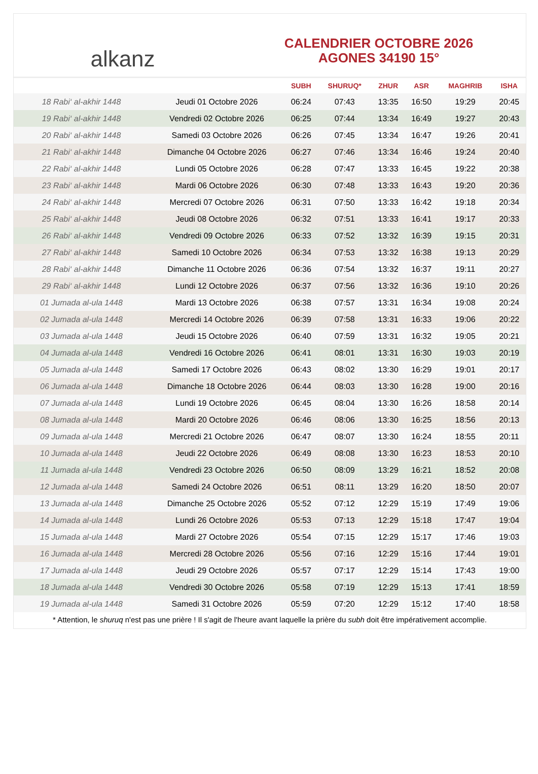alkanz
CALENDRIER OCTOBRE 2026
AGONES 34190 15°
| | | SUBH | SHURUQ* | ZHUR | ASR | MAGHRIB | ISHA |
| --- | --- | --- | --- | --- | --- | --- | --- |
| 18 Rabi‘ al-akhir 1448 | Jeudi 01 Octobre 2026 | 06:24 | 07:43 | 13:35 | 16:50 | 19:29 | 20:45 |
| 19 Rabi‘ al-akhir 1448 | Vendredi 02 Octobre 2026 | 06:25 | 07:44 | 13:34 | 16:49 | 19:27 | 20:43 |
| 20 Rabi‘ al-akhir 1448 | Samedi 03 Octobre 2026 | 06:26 | 07:45 | 13:34 | 16:47 | 19:26 | 20:41 |
| 21 Rabi‘ al-akhir 1448 | Dimanche 04 Octobre 2026 | 06:27 | 07:46 | 13:34 | 16:46 | 19:24 | 20:40 |
| 22 Rabi‘ al-akhir 1448 | Lundi 05 Octobre 2026 | 06:28 | 07:47 | 13:33 | 16:45 | 19:22 | 20:38 |
| 23 Rabi‘ al-akhir 1448 | Mardi 06 Octobre 2026 | 06:30 | 07:48 | 13:33 | 16:43 | 19:20 | 20:36 |
| 24 Rabi‘ al-akhir 1448 | Mercredi 07 Octobre 2026 | 06:31 | 07:50 | 13:33 | 16:42 | 19:18 | 20:34 |
| 25 Rabi‘ al-akhir 1448 | Jeudi 08 Octobre 2026 | 06:32 | 07:51 | 13:33 | 16:41 | 19:17 | 20:33 |
| 26 Rabi‘ al-akhir 1448 | Vendredi 09 Octobre 2026 | 06:33 | 07:52 | 13:32 | 16:39 | 19:15 | 20:31 |
| 27 Rabi‘ al-akhir 1448 | Samedi 10 Octobre 2026 | 06:34 | 07:53 | 13:32 | 16:38 | 19:13 | 20:29 |
| 28 Rabi‘ al-akhir 1448 | Dimanche 11 Octobre 2026 | 06:36 | 07:54 | 13:32 | 16:37 | 19:11 | 20:27 |
| 29 Rabi‘ al-akhir 1448 | Lundi 12 Octobre 2026 | 06:37 | 07:56 | 13:32 | 16:36 | 19:10 | 20:26 |
| 01 Jumada al-ula 1448 | Mardi 13 Octobre 2026 | 06:38 | 07:57 | 13:31 | 16:34 | 19:08 | 20:24 |
| 02 Jumada al-ula 1448 | Mercredi 14 Octobre 2026 | 06:39 | 07:58 | 13:31 | 16:33 | 19:06 | 20:22 |
| 03 Jumada al-ula 1448 | Jeudi 15 Octobre 2026 | 06:40 | 07:59 | 13:31 | 16:32 | 19:05 | 20:21 |
| 04 Jumada al-ula 1448 | Vendredi 16 Octobre 2026 | 06:41 | 08:01 | 13:31 | 16:30 | 19:03 | 20:19 |
| 05 Jumada al-ula 1448 | Samedi 17 Octobre 2026 | 06:43 | 08:02 | 13:30 | 16:29 | 19:01 | 20:17 |
| 06 Jumada al-ula 1448 | Dimanche 18 Octobre 2026 | 06:44 | 08:03 | 13:30 | 16:28 | 19:00 | 20:16 |
| 07 Jumada al-ula 1448 | Lundi 19 Octobre 2026 | 06:45 | 08:04 | 13:30 | 16:26 | 18:58 | 20:14 |
| 08 Jumada al-ula 1448 | Mardi 20 Octobre 2026 | 06:46 | 08:06 | 13:30 | 16:25 | 18:56 | 20:13 |
| 09 Jumada al-ula 1448 | Mercredi 21 Octobre 2026 | 06:47 | 08:07 | 13:30 | 16:24 | 18:55 | 20:11 |
| 10 Jumada al-ula 1448 | Jeudi 22 Octobre 2026 | 06:49 | 08:08 | 13:30 | 16:23 | 18:53 | 20:10 |
| 11 Jumada al-ula 1448 | Vendredi 23 Octobre 2026 | 06:50 | 08:09 | 13:29 | 16:21 | 18:52 | 20:08 |
| 12 Jumada al-ula 1448 | Samedi 24 Octobre 2026 | 06:51 | 08:11 | 13:29 | 16:20 | 18:50 | 20:07 |
| 13 Jumada al-ula 1448 | Dimanche 25 Octobre 2026 | 05:52 | 07:12 | 12:29 | 15:19 | 17:49 | 19:06 |
| 14 Jumada al-ula 1448 | Lundi 26 Octobre 2026 | 05:53 | 07:13 | 12:29 | 15:18 | 17:47 | 19:04 |
| 15 Jumada al-ula 1448 | Mardi 27 Octobre 2026 | 05:54 | 07:15 | 12:29 | 15:17 | 17:46 | 19:03 |
| 16 Jumada al-ula 1448 | Mercredi 28 Octobre 2026 | 05:56 | 07:16 | 12:29 | 15:16 | 17:44 | 19:01 |
| 17 Jumada al-ula 1448 | Jeudi 29 Octobre 2026 | 05:57 | 07:17 | 12:29 | 15:14 | 17:43 | 19:00 |
| 18 Jumada al-ula 1448 | Vendredi 30 Octobre 2026 | 05:58 | 07:19 | 12:29 | 15:13 | 17:41 | 18:59 |
| 19 Jumada al-ula 1448 | Samedi 31 Octobre 2026 | 05:59 | 07:20 | 12:29 | 15:12 | 17:40 | 18:58 |
* Attention, le shuruq n'est pas une prière ! Il s'agit de l'heure avant laquelle la prière du subh doit être impérativement accomplie.